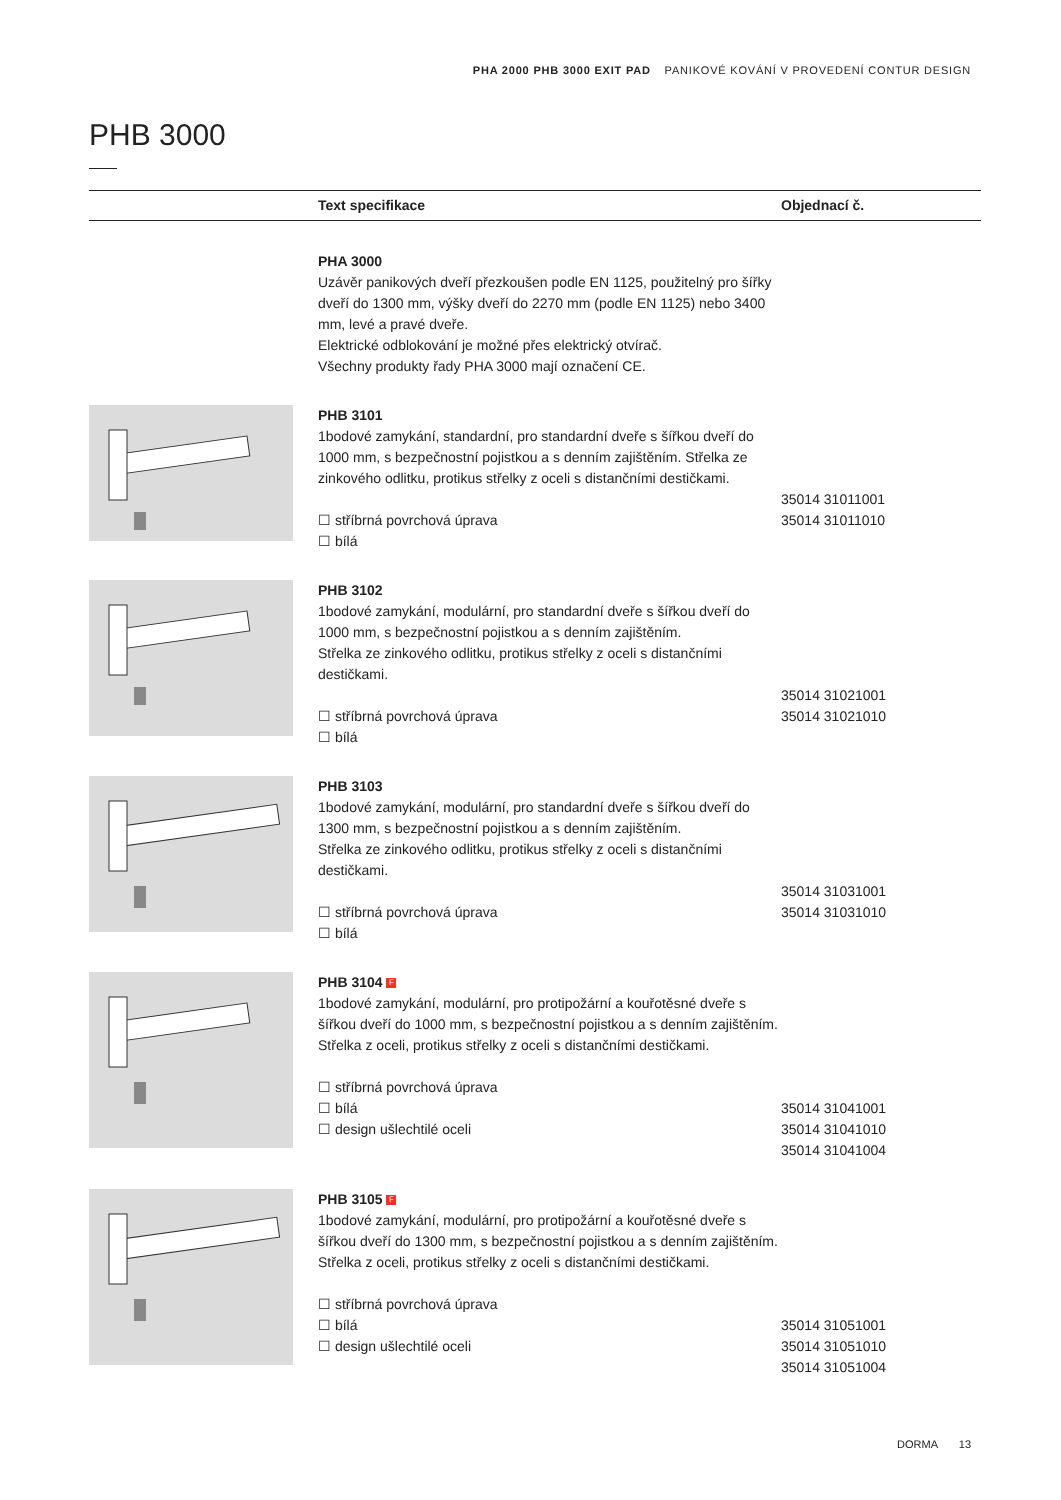PHA 2000 PHB 3000 EXIT PAD PANIKOVÉ KOVÁNÍ V PROVEDENÍ CONTUR DESIGN
PHB 3000
| | Text specifikace | Objednací č. |
| --- | --- | --- |
| | PHA 3000 Uzávěr panikových dveří přezkoušen podle EN 1125, použitelný pro šířky dveří do 1300 mm, výšky dveří do 2270 mm (podle EN 1125) nebo 3400 mm, levé a pravé dveře. Elektrické odblokování je možné přes elektrický otvírač. Všechny produkty řady PHA 3000 mají označení CE. | |
| | PHB 3101 1bodové zamykání, standardní, pro standardní dveře s šířkou dveří do 1000 mm, s bezpečnostní pojistkou a s denním zajištěním. Střelka ze zinkového odlitku, protikus střelky z oceli s distančními destičkami. ☐ stříbrná povrchová úprava ☐ bílá | 35014 31011001 35014 31011010 |
| | PHB 3102 1bodové zamykání, modulární, pro standardní dveře s šířkou dveří do 1000 mm, s bezpečnostní pojistkou a s denním zajištěním. Střelka ze zinkového odlitku, protikus střelky z oceli s distančními destičkami. ☐ stříbrná povrchová úprava ☐ bílá | 35014 31021001 35014 31021010 |
| | PHB 3103 1bodové zamykání, modulární, pro standardní dveře s šířkou dveří do 1300 mm, s bezpečnostní pojistkou a s denním zajištěním. Střelka ze zinkového odlitku, protikus střelky z oceli s distančními destičkami. ☐ stříbrná povrchová úprava ☐ bílá | 35014 31031001 35014 31031010 |
| | PHB 3104 F 1bodové zamykání, modulární, pro protipožární a kouřotěsné dveře s šířkou dveří do 1000 mm, s bezpečnostní pojistkou a s denním zajištěním. Střelka z oceli, protikus střelky z oceli s distančními destičkami. ☐ stříbrná povrchová úprava ☐ bílá ☐ design ušlechtilé oceli | 35014 31041001 35014 31041010 35014 31041004 |
| | PHB 3105 F 1bodové zamykání, modulární, pro protipožární a kouřotěsné dveře s šířkou dveří do 1300 mm, s bezpečnostní pojistkou a s denním zajištěním. Střelka z oceli, protikus střelky z oceli s distančními destičkami. ☐ stříbrná povrchová úprava ☐ bílá ☐ design ušlechtilé oceli | 35014 31051001 35014 31051010 35014 31051004 |
DORMA 13